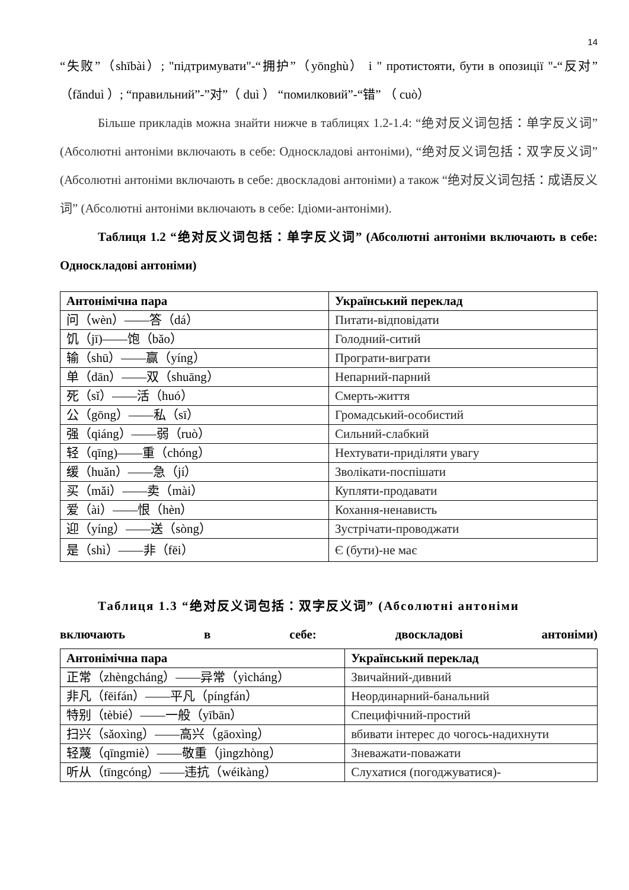14
“失败”（shībài）; "підтримувати"-“拥护”（yōnghù） і " протистояти, бути в опозиції "-“反对”（fǎnduì ）; “правильний”-”对”（ duì ） “помилковий”-“错” （ cuò）
Більше прикладів можна знайти нижче в таблицях 1.2-1.4: “绝对反义词包括：单字反义词” (Абсолютні антоніми включають в себе: Односкладові антоніми), “绝对反义词包括：双字反义词” (Абсолютні антоніми включають в себе: двоскладові антоніми) а також “绝对反义词包括：成语反义词” (Абсолютні антоніми включають в себе: Ідіоми-антоніми).
Таблиця 1.2 “绝对反义词包括：单字反义词” (Абсолютні антоніми включають в себе: Односкладові антоніми)
| Антонімічна пара | Український переклад |
| --- | --- |
| 问（wèn）——答（dá） | Питати-відповідати |
| 饥（jī)——饱（bǎo） | Голодний-ситий |
| 输（shū）——赢（yíng） | Програти-виграти |
| 单（dān）——双（shuāng） | Непарний-парний |
| 死（sǐ）——活（huó） | Смерть-життя |
| 公（gōng）——私（sī） | Громадський-особистий |
| 强（qiáng）——弱（ruò） | Сильний-слабкий |
| 轻（qīng)——重（chóng） | Нехтувати-приділяти увагу |
| 缓（huǎn）——急（jí） | Зволікати-поспішати |
| 买（mǎi）——卖（mài） | Купляти-продавати |
| 爱（ài）——恨（hèn） | Кохання-ненависть |
| 迎（yíng）——送（sòng） | Зустрічати-проводжати |
| 是（shì）——非（fēi） | Є (бути)-не має |
Таблиця 1.3 “绝对反义词包括：双字反义词” (Абсолютні антоніми
включають в себе: двоскладові антоніми)
| Антонімічна пара | Український переклад |
| --- | --- |
| 正常（zhèngcháng）——异常（yìcháng） | Звичайний-дивний |
| 非凡（fēifán）——平凡（píngfán） | Неординарний-банальний |
| 特别（tèbié）——一般（yībān） | Специфічний-простий |
| 扫兴（sǎoxìng）——高兴（gāoxìng） | вбивати інтерес до чогось-надихнути |
| 轻蔑（qīngmiè）——敬重（jìngzhòng） | Зневажати-поважати |
| 听从（tīngcóng）——违抗（wéikàng） | Слухатися (погоджуватися)- |